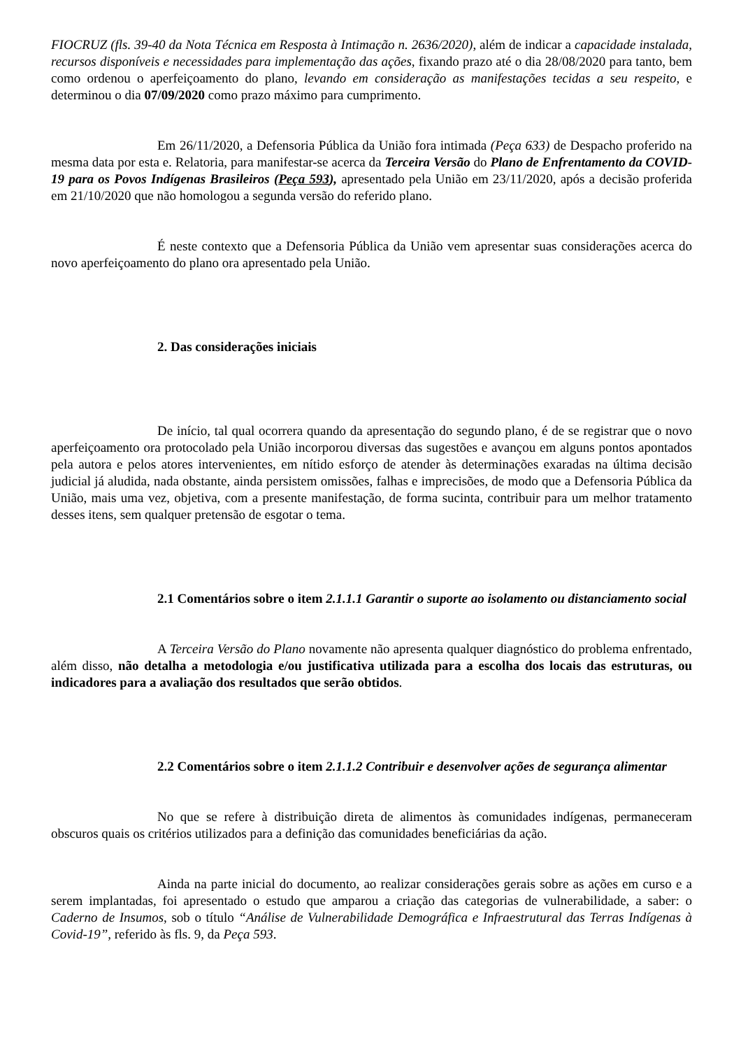FIOCRUZ (fls. 39-40 da Nota Técnica em Resposta à Intimação n. 2636/2020), além de indicar a capacidade instalada, recursos disponíveis e necessidades para implementação das ações, fixando prazo até o dia 28/08/2020 para tanto, bem como ordenou o aperfeiçoamento do plano, levando em consideração as manifestações tecidas a seu respeito, e determinou o dia 07/09/2020 como prazo máximo para cumprimento.
Em 26/11/2020, a Defensoria Pública da União fora intimada (Peça 633) de Despacho proferido na mesma data por esta e. Relatoria, para manifestar-se acerca da Terceira Versão do Plano de Enfrentamento da COVID-19 para os Povos Indígenas Brasileiros (Peça 593), apresentado pela União em 23/11/2020, após a decisão proferida em 21/10/2020 que não homologou a segunda versão do referido plano.
É neste contexto que a Defensoria Pública da União vem apresentar suas considerações acerca do novo aperfeiçoamento do plano ora apresentado pela União.
2. Das considerações iniciais
De início, tal qual ocorrera quando da apresentação do segundo plano, é de se registrar que o novo aperfeiçoamento ora protocolado pela União incorporou diversas das sugestões e avançou em alguns pontos apontados pela autora e pelos atores intervenientes, em nítido esforço de atender às determinações exaradas na última decisão judicial já aludida, nada obstante, ainda persistem omissões, falhas e imprecisões, de modo que a Defensoria Pública da União, mais uma vez, objetiva, com a presente manifestação, de forma sucinta, contribuir para um melhor tratamento desses itens, sem qualquer pretensão de esgotar o tema.
2.1 Comentários sobre o item 2.1.1.1 Garantir o suporte ao isolamento ou distanciamento social
A Terceira Versão do Plano novamente não apresenta qualquer diagnóstico do problema enfrentado, além disso, não detalha a metodologia e/ou justificativa utilizada para a escolha dos locais das estruturas, ou indicadores para a avaliação dos resultados que serão obtidos.
2.2 Comentários sobre o item 2.1.1.2 Contribuir e desenvolver ações de segurança alimentar
No que se refere à distribuição direta de alimentos às comunidades indígenas, permaneceram obscuros quais os critérios utilizados para a definição das comunidades beneficiárias da ação.
Ainda na parte inicial do documento, ao realizar considerações gerais sobre as ações em curso e a serem implantadas, foi apresentado o estudo que amparou a criação das categorias de vulnerabilidade, a saber: o Caderno de Insumos, sob o título “Análise de Vulnerabilidade Demográfica e Infraestrutural das Terras Indígenas à Covid-19”, referido às fls. 9, da Peça 593.